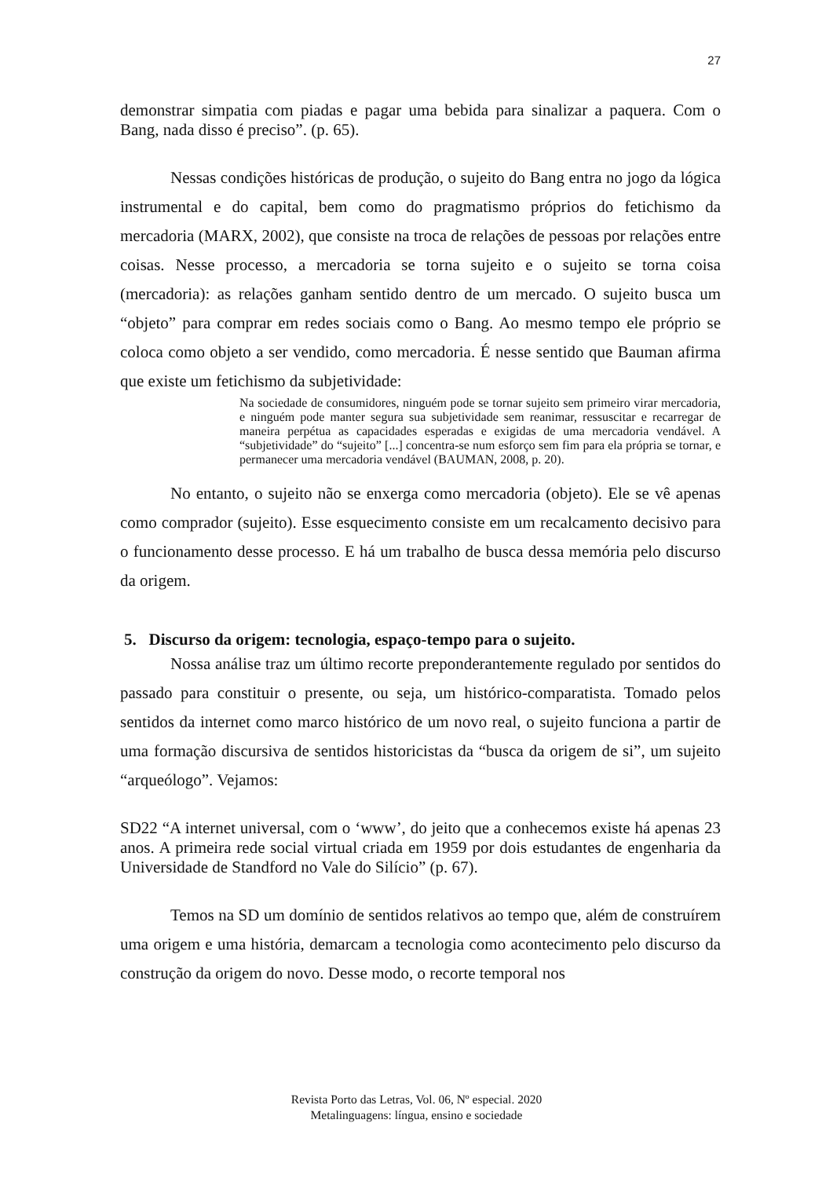27
demonstrar simpatia com piadas e pagar uma bebida para sinalizar a paquera. Com o Bang, nada disso é preciso”. (p. 65).
Nessas condições históricas de produção, o sujeito do Bang entra no jogo da lógica instrumental e do capital, bem como do pragmatismo próprios do fetichismo da mercadoria (MARX, 2002), que consiste na troca de relações de pessoas por relações entre coisas. Nesse processo, a mercadoria se torna sujeito e o sujeito se torna coisa (mercadoria): as relações ganham sentido dentro de um mercado. O sujeito busca um “objeto” para comprar em redes sociais como o Bang. Ao mesmo tempo ele próprio se coloca como objeto a ser vendido, como mercadoria. É nesse sentido que Bauman afirma que existe um fetichismo da subjetividade:
Na sociedade de consumidores, ninguém pode se tornar sujeito sem primeiro virar mercadoria, e ninguém pode manter segura sua subjetividade sem reanimar, ressuscitar e recarregar de maneira perpétua as capacidades esperadas e exigidas de uma mercadoria vendável. A “subjetividade” do “sujeito” [...] concentra-se num esforço sem fim para ela própria se tornar, e permanecer uma mercadoria vendável (BAUMAN, 2008, p. 20).
No entanto, o sujeito não se enxerga como mercadoria (objeto). Ele se vê apenas como comprador (sujeito). Esse esquecimento consiste em um recalcamento decisivo para o funcionamento desse processo. E há um trabalho de busca dessa memória pelo discurso da origem.
5. Discurso da origem: tecnologia, espaço-tempo para o sujeito.
Nossa análise traz um último recorte preponderantemente regulado por sentidos do passado para constituir o presente, ou seja, um histórico-comparatista. Tomado pelos sentidos da internet como marco histórico de um novo real, o sujeito funciona a partir de uma formação discursiva de sentidos historicistas da “busca da origem de si”, um sujeito “arqueólogo”. Vejamos:
SD22 “A internet universal, com o ‘www’, do jeito que a conhecemos existe há apenas 23 anos. A primeira rede social virtual criada em 1959 por dois estudantes de engenharia da Universidade de Standford no Vale do Silício” (p. 67).
Temos na SD um domínio de sentidos relativos ao tempo que, além de construírem uma origem e uma história, demarcam a tecnologia como acontecimento pelo discurso da construção da origem do novo. Desse modo, o recorte temporal nos
Revista Porto das Letras, Vol. 06, Nº especial. 2020
Metalinguagens: língua, ensino e sociedade